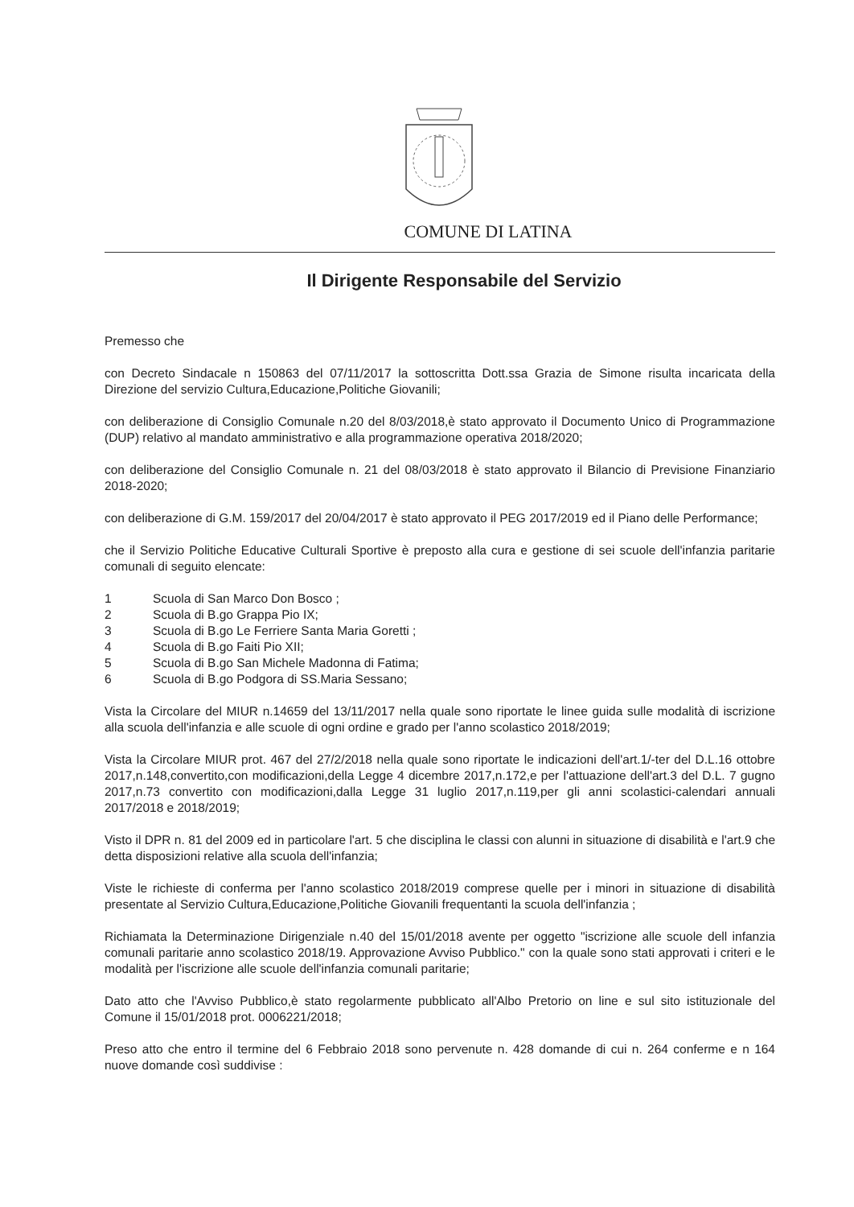COMUNE DI LATINA
Il Dirigente Responsabile del Servizio
Premesso che
con Decreto Sindacale n 150863 del 07/11/2017 la sottoscritta Dott.ssa Grazia de Simone risulta incaricata della Direzione del servizio Cultura,Educazione,Politiche Giovanili;
con deliberazione di Consiglio Comunale n.20 del 8/03/2018,è stato approvato il Documento Unico di Programmazione (DUP) relativo al mandato amministrativo e alla programmazione operativa 2018/2020;
con deliberazione del Consiglio Comunale n. 21 del 08/03/2018 è stato approvato il Bilancio di Previsione Finanziario 2018-2020;
con deliberazione di G.M. 159/2017 del 20/04/2017 è stato approvato il PEG 2017/2019 ed il Piano delle Performance;
che il Servizio Politiche Educative Culturali Sportive è preposto alla cura e gestione di sei scuole dell'infanzia paritarie comunali di seguito elencate:
1 Scuola di San Marco Don Bosco ;
2 Scuola di B.go Grappa Pio IX;
3 Scuola di B.go Le Ferriere Santa Maria Goretti ;
4 Scuola di B.go Faiti Pio XII;
5 Scuola di B.go San Michele Madonna di Fatima;
6 Scuola di B.go Podgora di SS.Maria Sessano;
Vista la Circolare del MIUR n.14659 del 13/11/2017 nella quale sono riportate le linee guida sulle modalità di iscrizione alla scuola dell'infanzia e alle scuole di ogni ordine e grado per l'anno scolastico 2018/2019;
Vista la Circolare MIUR prot. 467 del 27/2/2018 nella quale sono riportate le indicazioni dell'art.1/-ter del D.L.16 ottobre 2017,n.148,convertito,con modificazioni,della Legge 4 dicembre 2017,n.172,e per l'attuazione dell'art.3 del D.L. 7 gugno 2017,n.73 convertito con modificazioni,dalla Legge 31 luglio 2017,n.119,per gli anni scolastici-calendari annuali 2017/2018 e 2018/2019;
Visto il DPR n. 81 del 2009 ed in particolare l'art. 5 che disciplina le classi con alunni in situazione di disabilità e l'art.9 che detta disposizioni relative alla scuola dell'infanzia;
Viste le richieste di conferma per l'anno scolastico 2018/2019 comprese quelle per i minori in situazione di disabilità presentate al Servizio Cultura,Educazione,Politiche Giovanili frequentanti la scuola dell'infanzia ;
Richiamata la Determinazione Dirigenziale n.40 del 15/01/2018 avente per oggetto "iscrizione alle scuole dell infanzia comunali paritarie anno scolastico 2018/19. Approvazione Avviso Pubblico." con la quale sono stati approvati i criteri e le modalità per l'iscrizione alle scuole dell'infanzia comunali paritarie;
Dato atto che l'Avviso Pubblico,è stato regolarmente pubblicato all'Albo Pretorio on line e sul sito istituzionale del Comune il 15/01/2018 prot. 0006221/2018;
Preso atto che entro il termine del 6 Febbraio 2018 sono pervenute n. 428 domande di cui n. 264 conferme e n 164 nuove domande così suddivise :